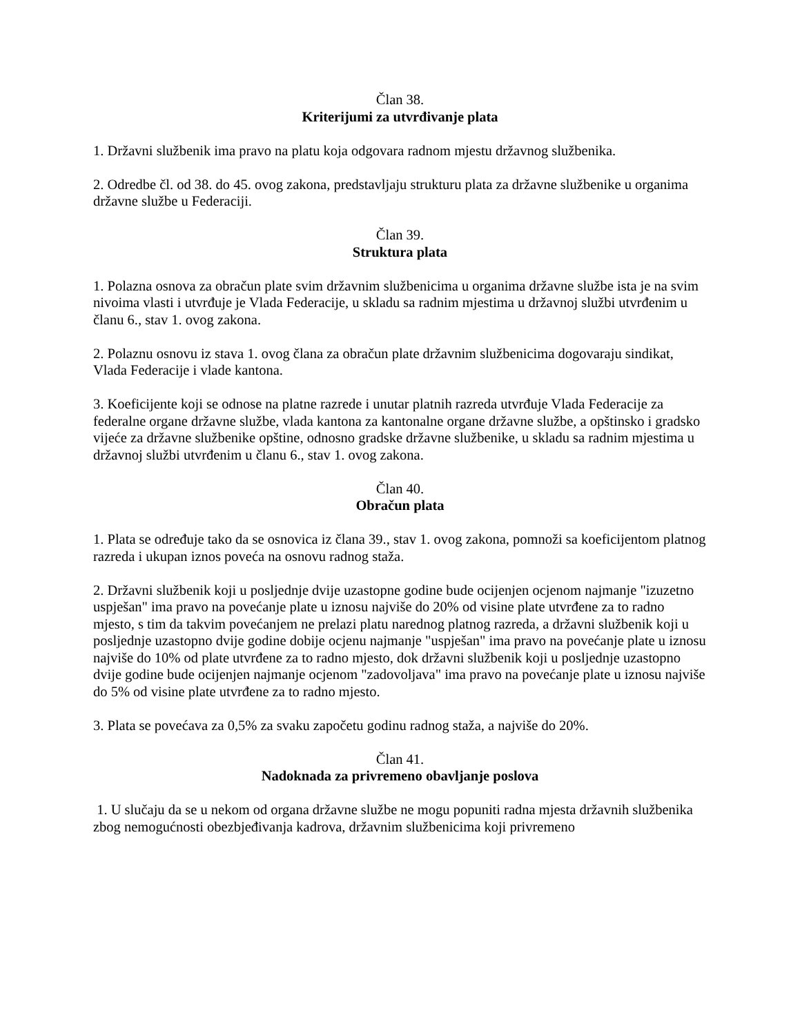Član 38.
Kriterijumi za utvrđivanje plata
1. Državni službenik ima pravo na platu koja odgovara radnom mjestu državnog službenika.
2. Odredbe čl. od 38. do 45. ovog zakona, predstavljaju strukturu plata za državne službenike u organima državne službe u Federaciji.
Član 39.
Struktura plata
1. Polazna osnova za obračun plate svim državnim službenicima u organima državne službe ista je na svim nivoima vlasti i utvrđuje je Vlada Federacije, u skladu sa radnim mjestima u državnoj službi utvrđenim u članu 6., stav 1. ovog zakona.
2. Polaznu osnovu iz stava 1. ovog člana za obračun plate državnim službenicima dogovaraju sindikat, Vlada Federacije i vlade kantona.
3. Koeficijente koji se odnose na platne razrede i unutar platnih razreda utvrđuje Vlada Federacije za federalne organe državne službe, vlada kantona za kantonalne organe državne službe, a opštinsko i gradsko vijeće za državne službenike opštine, odnosno gradske državne službenike, u skladu sa radnim mjestima u državnoj službi utvrđenim u članu 6., stav 1. ovog zakona.
Član 40.
Obračun plata
1. Plata se određuje tako da se osnovica iz člana 39., stav 1. ovog zakona, pomnoži sa koeficijentom platnog razreda i ukupan iznos poveća na osnovu radnog staža.
2. Državni službenik koji u posljednje dvije uzastopne godine bude ocijenjen ocjenom najmanje "izuzetno uspješan" ima pravo na povećanje plate u iznosu najviše do 20% od visine plate utvrđene za to radno mjesto, s tim da takvim povećanjem ne prelazi platu narednog platnog razreda, a državni službenik koji u posljednje uzastopno dvije godine dobije ocjenu najmanje "uspješan" ima pravo na povećanje plate u iznosu najviše do 10% od plate utvrđene za to radno mjesto, dok državni službenik koji u posljednje uzastopno dvije godine bude ocijenjen najmanje ocjenom "zadovoljava" ima pravo na povećanje plate u iznosu najviše do 5% od visine plate utvrđene za to radno mjesto.
3. Plata se povećava za 0,5% za svaku započetu godinu radnog staža, a najviše do 20%.
Član 41.
Nadoknada za privremeno obavljanje poslova
1. U slučaju da se u nekom od organa državne službe ne mogu popuniti radna mjesta državnih službenika zbog nemogućnosti obezbjeđivanja kadrova, državnim službenicima koji privremeno